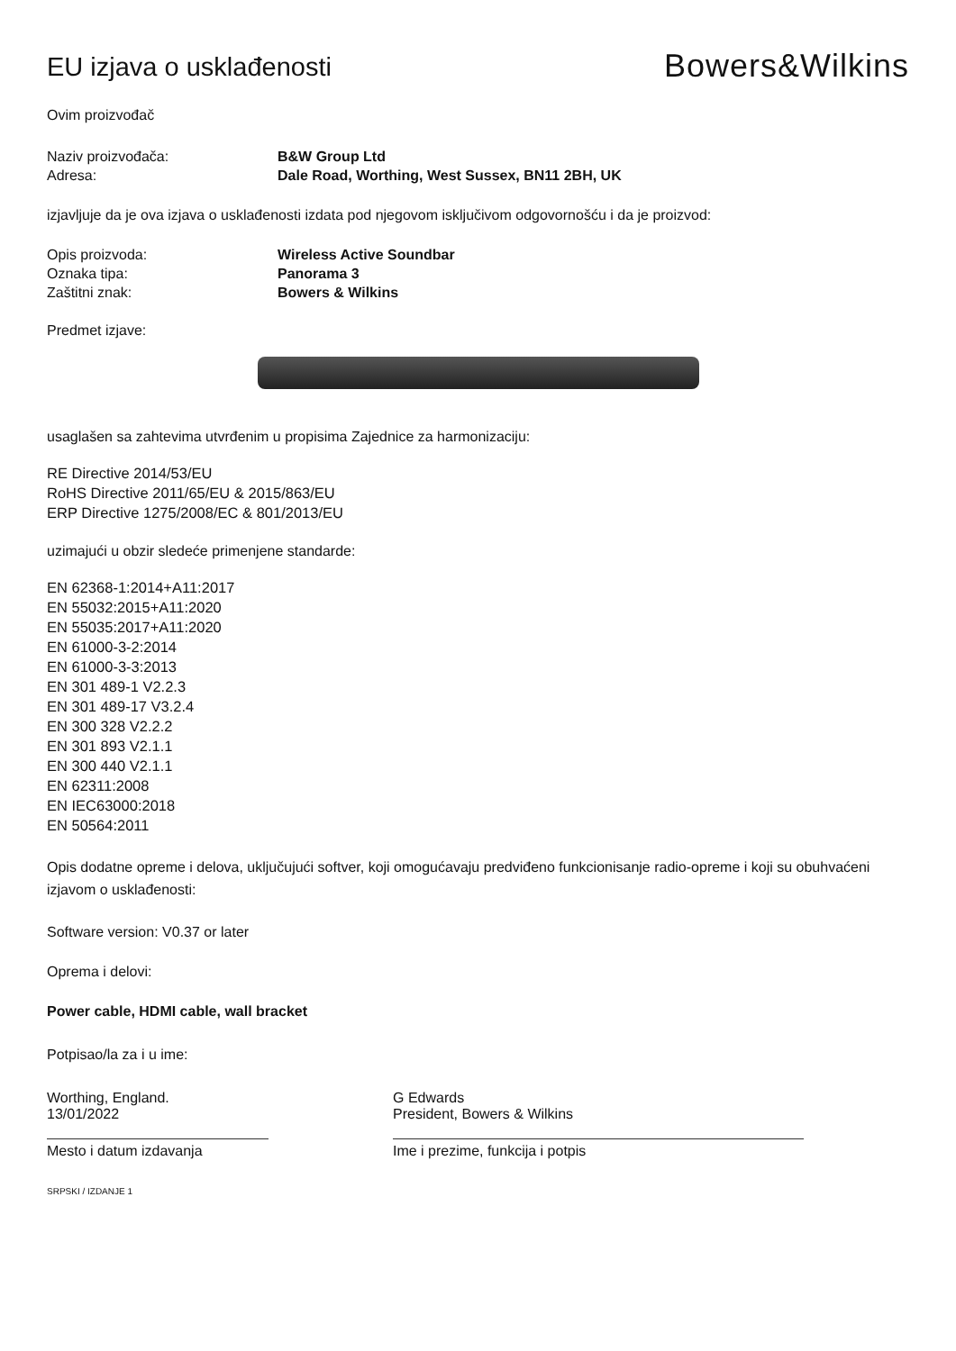EU izjava o usklađenosti
Bowers&Wilkins
Ovim proizvođač
Naziv proizvođača: B&W Group Ltd
Adresa: Dale Road, Worthing, West Sussex, BN11 2BH, UK
izjavljuje da je ova izjava o usklađenosti izdata pod njegovom isključivom odgovornošću i da je proizvod:
Opis proizvoda: Wireless Active Soundbar
Oznaka tipa: Panorama 3
Zaštitni znak: Bowers & Wilkins
Predmet izjave:
usaglašen sa zahtevima utvrđenim u propisima Zajednice za harmonizaciju:
RE Directive 2014/53/EU
RoHS Directive 2011/65/EU & 2015/863/EU
ERP Directive 1275/2008/EC & 801/2013/EU
uzimajući u obzir sledeće primenjene standarde:
EN 62368-1:2014+A11:2017
EN 55032:2015+A11:2020
EN 55035:2017+A11:2020
EN 61000-3-2:2014
EN 61000-3-3:2013
EN 301 489-1 V2.2.3
EN 301 489-17 V3.2.4
EN 300 328 V2.2.2
EN 301 893 V2.1.1
EN 300 440 V2.1.1
EN 62311:2008
EN IEC63000:2018
EN 50564:2011
Opis dodatne opreme i delova, uključujući softver, koji omogućavaju predviđeno funkcionisanje radio-opreme i koji su obuhvaćeni izjavom o usklađenosti:
Software version: V0.37 or later
Oprema i delovi:
Power cable, HDMI cable, wall bracket
Potpisao/la za i u ime:
Worthing, England.
13/01/2022
G Edwards
President, Bowers & Wilkins
Mesto i datum izdavanja Ime i prezime, funkcija i potpis
SRPSKI / IZDANJE 1